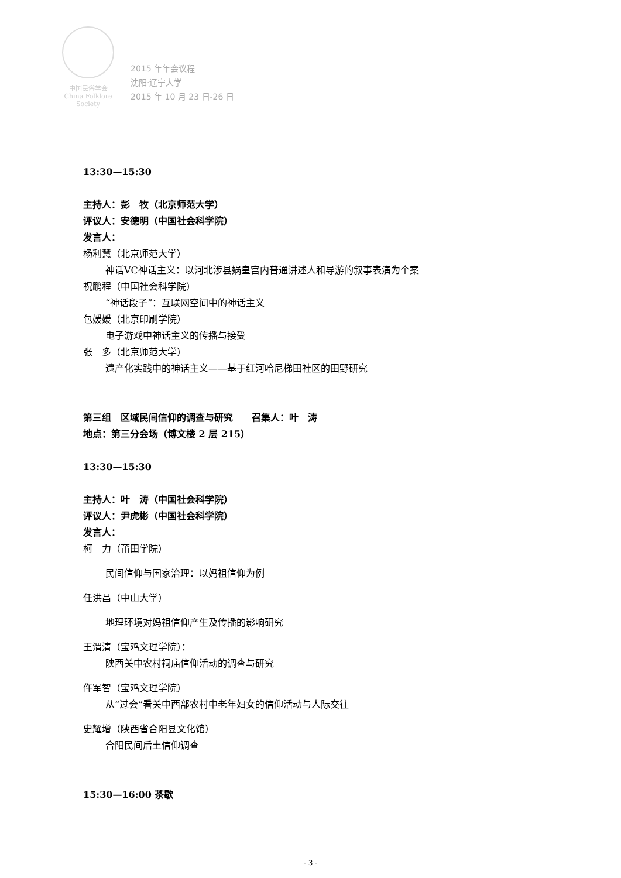中国民俗学会
China Folklore Society
2015 年年会议程
沈阳·辽宁大学
2015 年 10 月 23 日-26 日
13:30—15:30
主持人：彭　牧（北京师范大学）
评议人：安德明（中国社会科学院）
发言人：
杨利慧（北京师范大学）
神话VC神话主义：以河北涉县娲皇宫内普通讲述人和导游的叙事表演为个案
祝鹏程（中国社会科学院）
“神话段子”：互联网空间中的神话主义
包媛媛（北京印刷学院）
电子游戏中神话主义的传播与接受
张　多（北京师范大学）
遗产化实践中的神话主义——基于红河哈尼梯田社区的田野研究
第三组　区域民间信仰的调查与研究　　召集人：叶　涛
地点：第三分会场（博文楼 2 层 215）
13:30—15:30
主持人：叶　涛（中国社会科学院）
评议人：尹虎彬（中国社会科学院）
发言人：
柯　力（莆田学院）
民间信仰与国家治理：以妈祖信仰为例
任洪昌（中山大学）
地理环境对妈祖信仰产生及传播的影响研究
王渭清（宝鸡文理学院）：
陕西关中农村祠庙信仰活动的调查与研究
仵军智（宝鸡文理学院）
从“过会”看关中西部农村中老年妇女的信仰活动与人际交往
史耀增（陕西省合阳县文化馆）
合阳民间后土信仰调查
15:30—16:00 茶歇
- 3 -